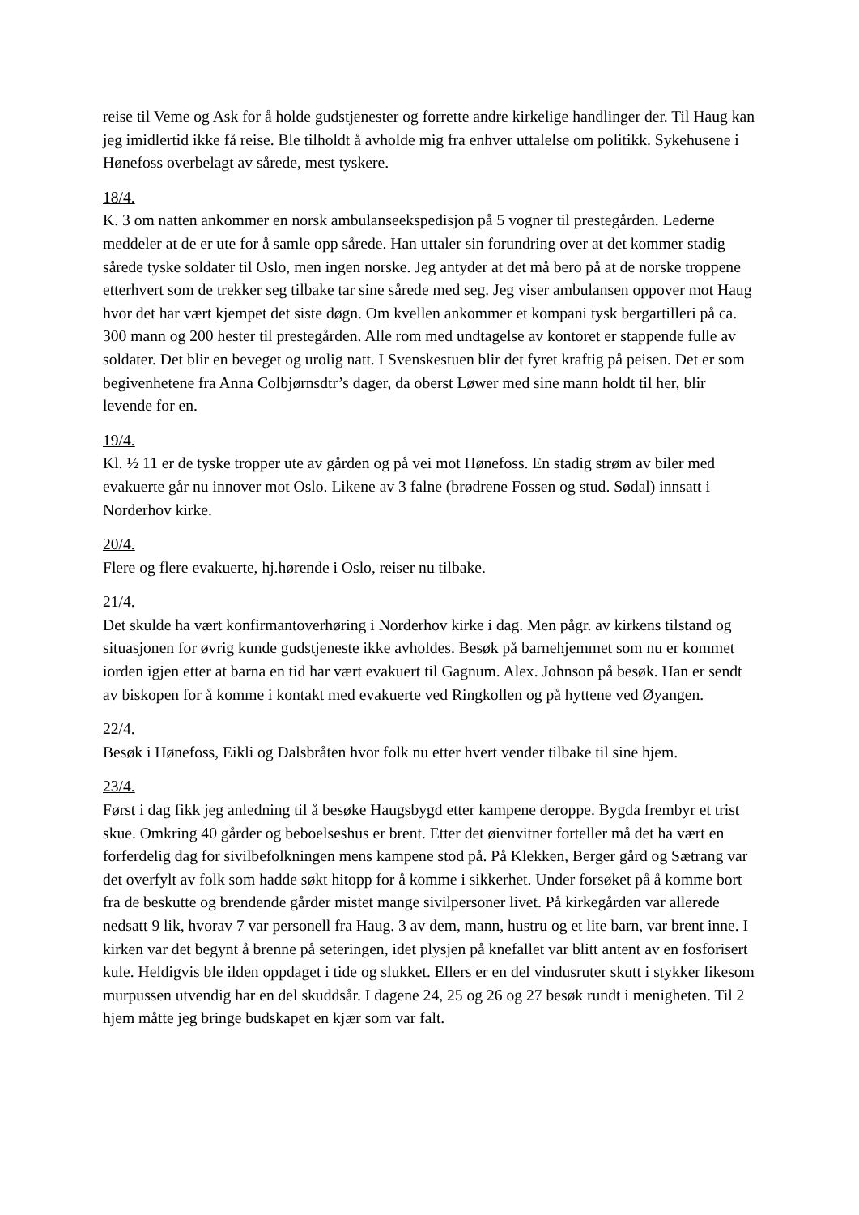reise til Veme og Ask for å holde gudstjenester og forrette andre kirkelige handlinger der. Til Haug kan jeg imidlertid ikke få reise. Ble tilholdt å avholde mig fra enhver uttalelse om politikk. Sykehusene i Hønefoss overbelagt av sårede, mest tyskere.
18/4.
K. 3 om natten ankommer en norsk ambulanseekspedisjon på 5 vogner til prestegården. Lederne meddeler at de er ute for å samle opp sårede. Han uttaler sin forundring over at det kommer stadig sårede tyske soldater til Oslo, men ingen norske. Jeg antyder at det må bero på at de norske troppene etterhvert som de trekker seg tilbake tar sine sårede med seg. Jeg viser ambulansen oppover mot Haug hvor det har vært kjempet det siste døgn. Om kvellen ankommer et kompani tysk bergartilleri på ca. 300 mann og 200 hester til prestegården. Alle rom med undtagelse av kontoret er stappende fulle av soldater. Det blir en beveget og urolig natt. I Svenskestuen blir det fyret kraftig på peisen. Det er som begivenhetene fra Anna Colbjørnsdtr’s dager, da oberst Løwer med sine mann holdt til her, blir levende for en.
19/4.
Kl. ½ 11 er de tyske tropper ute av gården og på vei mot Hønefoss. En stadig strøm av biler med evakuerte går nu innover mot Oslo. Likene av 3 falne (brødrene Fossen og stud. Sødal) innsatt i Norderhov kirke.
20/4.
Flere og flere evakuerte, hj.hørende i Oslo, reiser nu tilbake.
21/4.
Det skulde ha vært konfirmantoverhøring i Norderhov kirke i dag. Men pågr. av kirkens tilstand og situasjonen for øvrig kunde gudstjeneste ikke avholdes. Besøk på barnehjemmet som nu er kommet iorden igjen etter at barna en tid har vært evakuert til Gagnum. Alex. Johnson på besøk. Han er sendt av biskopen for å komme i kontakt med evakuerte ved Ringkollen og på hyttene ved Øyangen.
22/4.
Besøk i Hønefoss, Eikli og Dalsbråten hvor folk nu etter hvert vender tilbake til sine hjem.
23/4.
Først i dag fikk jeg anledning til å besøke Haugsbygd etter kampene deroppe. Bygda frembyr et trist skue. Omkring 40 gårder og beboelseshus er brent. Etter det øienvitner forteller må det ha vært en forferdelig dag for sivilbefolkningen mens kampene stod på. På Klekken, Berger gård og Sætrang var det overfylt av folk som hadde søkt hitopp for å komme i sikkerhet. Under forsøket på å komme bort fra de beskutte og brendende gårder mistet mange sivilpersoner livet. På kirkegården var allerede nedsatt 9 lik, hvorav 7 var personell fra Haug. 3 av dem, mann, hustru og et lite barn, var brent inne. I kirken var det begynt å brenne på seteringen, idet plysjen på knefallet var blitt antent av en fosforisert kule. Heldigvis ble ilden oppdaget i tide og slukket. Ellers er en del vindusruter skutt i stykker likesom murpussen utvendig har en del skuddsår. I dagene 24, 25 og 26 og 27 besøk rundt i menigheten. Til 2 hjem måtte jeg bringe budskapet en kjær som var falt.